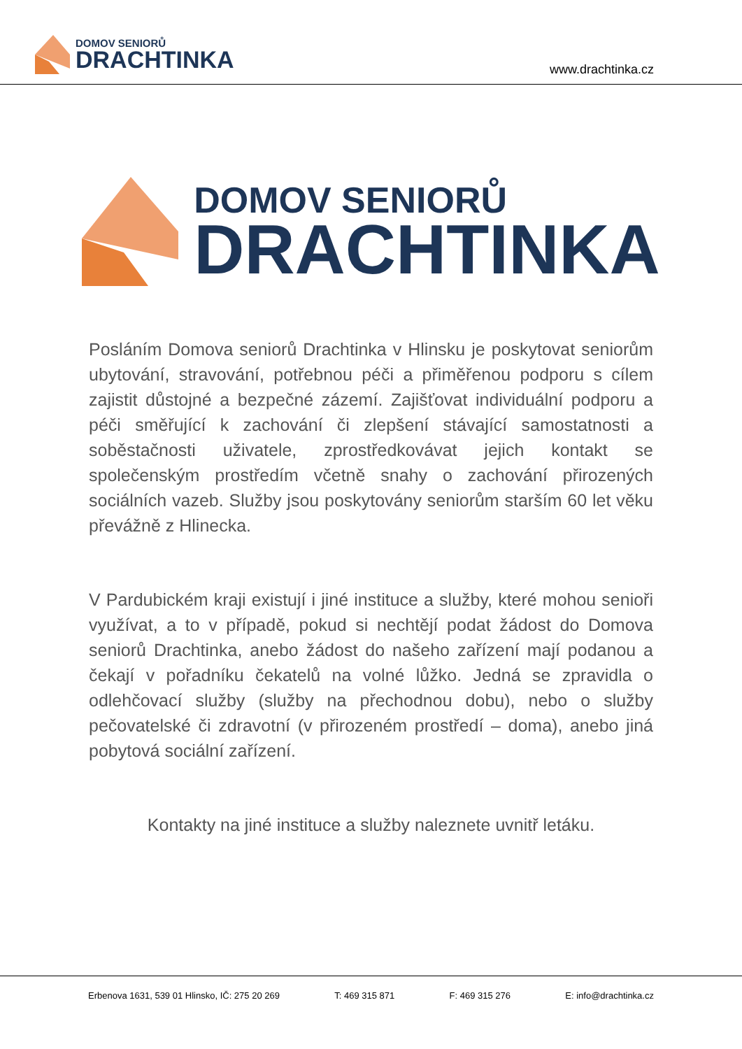DOMOV SENIORŮ
DRACHTINKA
www.drachtinka.cz
DOMOV SENIORŮ
DRACHTINKA
Posláním Domova seniorů Drachtinka v Hlinsku je poskytovat seniorům ubytování, stravování, potřebnou péči a přiměřenou podporu s cílem zajistit důstojné a bezpečné zázemí. Zajišťovat individuální podporu a péči směřující k zachování či zlepšení stávající samostatnosti a soběstačnosti uživatele, zprostředkovávat jejich kontakt se společenským prostředím včetně snahy o zachování přirozených sociálních vazeb. Služby jsou poskytovány seniorům starším 60 let věku převážně z Hlinecka.
V Pardubickém kraji existují i jiné instituce a služby, které mohou senioři využívat, a to v případě, pokud si nechtějí podat žádost do Domova seniorů Drachtinka, anebo žádost do našeho zařízení mají podanou a čekají v pořadníku čekatelů na volné lůžko. Jedná se zpravidla o odlehčovací služby (služby na přechodnou dobu), nebo o služby pečovatelské či zdravotní (v přirozeném prostředí – doma), anebo jiná pobytová sociální zařízení.
Kontakty na jiné instituce a služby naleznete uvnitř letáku.
Erbenova 1631, 539 01 Hlinsko, IČ: 275 20 269 T: 469 315 871 F: 469 315 276 E: info@drachtinka.cz